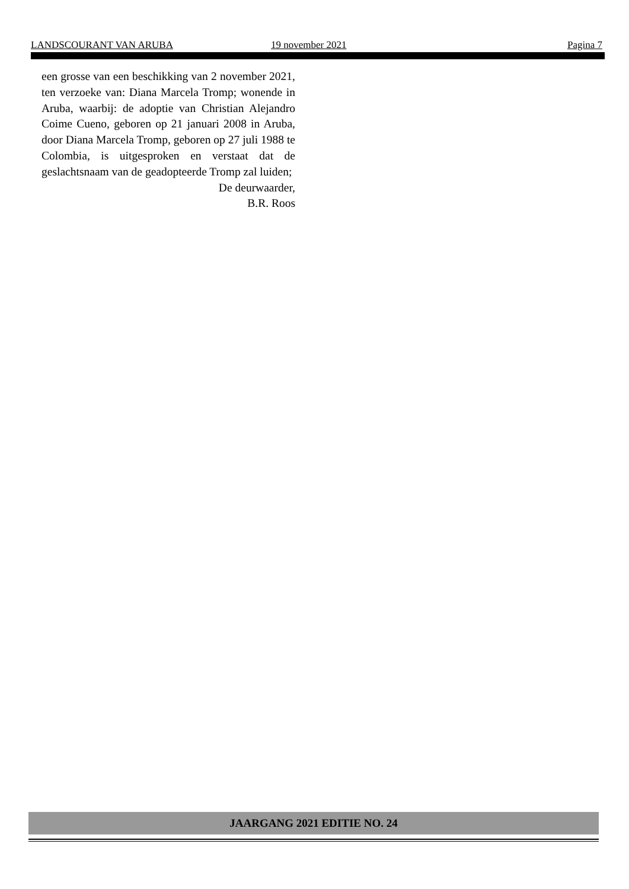LANDSCOURANT VAN ARUBA 19 november 2021 Pagina 7
een grosse van een beschikking van 2 november 2021, ten verzoeke van: Diana Marcela Tromp; wonende in Aruba, waarbij: de adoptie van Christian Alejandro Coime Cueno, geboren op 21 januari 2008 in Aruba, door Diana Marcela Tromp, geboren op 27 juli 1988 te Colombia, is uitgesproken en verstaat dat de geslachtsnaam van de geadopteerde Tromp zal luiden;
De deurwaarder,
B.R. Roos
JAARGANG 2021 EDITIE NO. 24